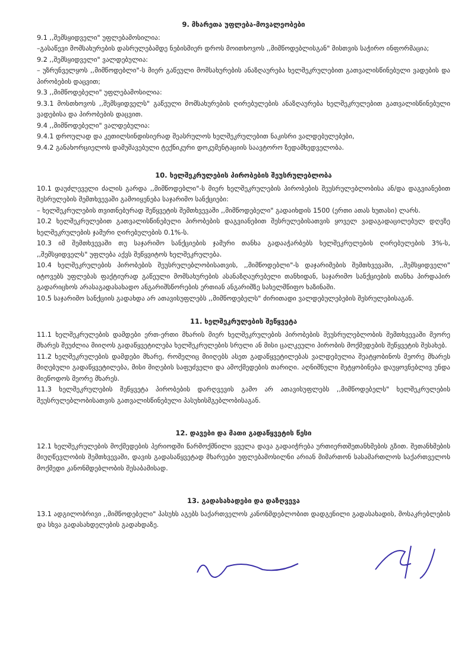9. მხარეთა უფლება-მოვალეობები
9.1 ,,შემსყიდველი" უფლებამოსილია:
–გასაწევი მომსახურების დასრულებამდე ნებისმიერ დროს მოითხოვოს ,,მიმწოდებლისგან" მისთვის საჭირო ინფორმაცია;
9.2 ,,შემსყიდველი" ვალდებულია:
– უზრუნველყოს ,,მიმწოდებლი"-ს მიერ გაწეული მომსახურების ანაზღაურება ხელშეკრულებით გათვალისწინებული ვადების და პირობების დაცვით;
9.3 ,,მიმწოდებელი" უფლებამოსილია:
9.3.1 მოსთხოვოს ,,შემსყიდველს" გაწეული მომსახურების ღირებულების ანაზღაურება ხელშეკრულებით გათვალისწინებული ვადებისა და პირობების დაცვით.
9.4 ,,მიმწოდებელი" ვალდებულია:
9.4.1 დროულად და კეთილსინდისიერად შეასრულოს ხელშეკრულებით ნაკისრი ვალდებულებები,
9.4.2 განახორციელოს დამუშავებული ტექნიკური დოკუმენტაციის საავტორო ზედამხედველობა.
10. ხელშეკრულების პირობების შეუსრულებლობა
10.1 დაუძლეველი ძალის გარდა ,,მიმწოდებლი"-ს მიერ ხელშეკრულების პირობების შეუსრულებლობისა ან/და დაგვიანებით შესრულების შემთხვევაში გამოიყენება საჯარიმო სანქციები:
– ხელშეკრულების თვითნებურად შეწყვეტის შემთხვევაში ,,მიმწოდებელი" გადაიხდის 1500 (ერთი ათას ხუთასი) ლარს.
10.2 ხელშეკრულებით გათვალისწინებული პირობების დაგვიანებით შესრულებისათვის ყოველ ვადაგადაცილებულ დღეზე ხელშეკრულების ჯამური ღირებულების 0.1%-ს.
10.3 იმ შემთხვევაში თუ საჯარიმო სანქციების ჯამური თანხა გადააჭარბებს ხელშეკრულების ღირებულების 3%-ს, ,,შემსყიდველს" უფლება აქვს შეწყვიტოს ხელშეკრულება.
10.4 ხელშეკრულების პირობების შეუსრულებლობისათვის, ,,მიმწოდებლი"-ს დაჯარიმების შემთხვევაში, ,,შემსყიდველი" იტოვებს უფლებას ფაქტიურად გაწეული მომსახურების ასანაზღაურებელი თანხიდან, საჯარიმო სანქციების თანხა პირდაპირ გადარიცხოს არასაგადასახადო ანგარიშსწორების ერთიან ანგარიშზე სახელმწიფო ხაზინაში.
10.5 საჯარიმო სანქციის გადახდა არ ათავისუფლებს ,,მიმწოდებელს" ძირითადი ვალდებულებების შესრულებისაგან.
11. ხელშეკრულების შეწყვეტა
11.1 ხელშეკრულების დამდები ერთ-ერთი მხარის მიერ ხელშეკრულების პირობების შეუსრულებლობის შემთხვევაში მეორე მხარეს შეუძლია მიიღოს გადაწყვეტილება ხელშეკრულების სრული ან მისი ცალკეული პირობის მოქმედების შეწყვეტის შესახებ.
11.2 ხელშეკრულების დამდები მხარე, რომელიც მიიღებს ასეთ გადაწყვეტილებას ვალდებულია შეატყობინოს მეორე მხარეს მიღებული გადაწყვეტილება, მისი მიღების საფუძველი და ამოქმედების თარიღი. აღნიშნული შეტყობინება დაუყოვნებლივ უნდა მიეწოდოს მეორე მხარეს.
11.3 ხელშეკრულების შეწყვეტა პირობების დარღვევის გამო არ ათავისუფლებს ,,მიმწოდებელს" ხელშეკრულების შეუსრულებლობისათვის გათვალისწინებული პასუხისმგებლობისაგან.
12. დავები და მათი გადაწყვეტის წესი
12.1 ხელშეკრულების მოქმედების პერიოდში წარმოქმნილი ყველა დავა გადაიჭრება ურთიერთშეთანხმების გზით. შეთანხმების მიუღწევლობის შემთხვევაში, დავის გადასაწყვეტად მხარეები უფლებამოსილნი არიან მიმართონ სასამართლოს საქართველოს მოქმედი კანონმდებლობის შესაბამისად.
13. გადასახადები და დაზღვევა
13.1 ადგილობრივი ,,მიმწოდებელი" პასუხს აგებს საქართველოს კანონმდებლობით დადგენილი გადასახადის, მოსაკრებლების და სხვა გადასახდელების გადახდაზე.